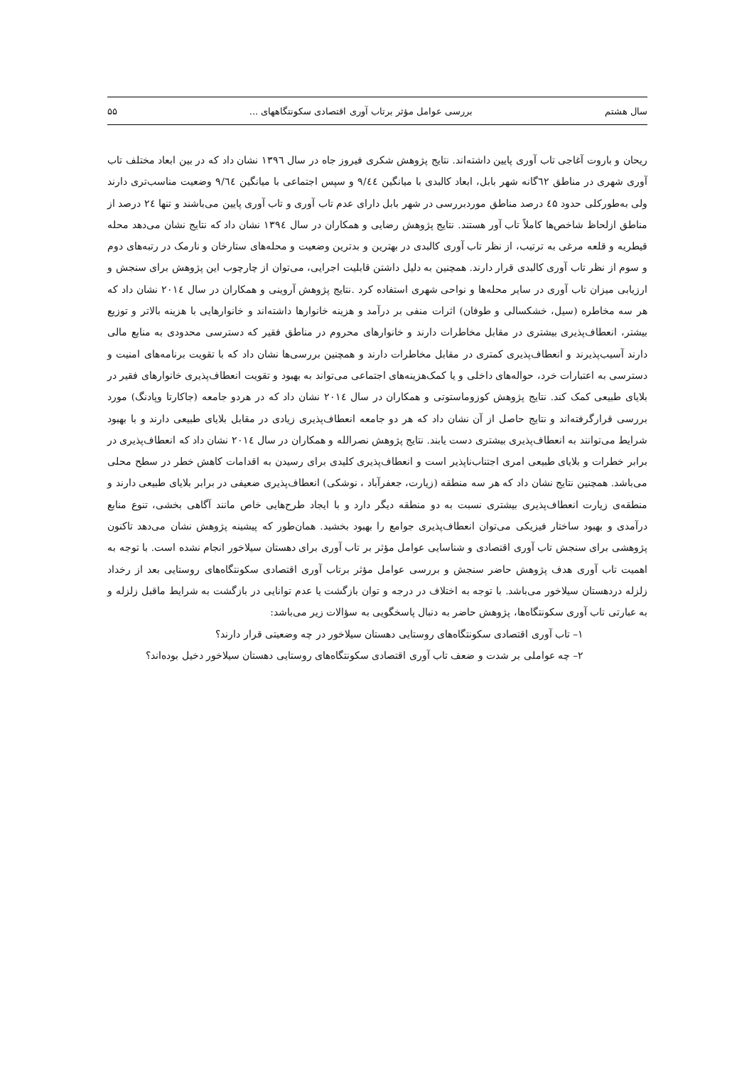سال هشتم بررسی عوامل مؤثر برتاب آوری اقتصادی سکونتگاههای ... ۵۵
ریحان و باروت آغاجی تاب آوری پایین داشته‌اند. نتایج پژوهش شکری فیروز جاه در سال ۱۳۹٦ نشان داد که در بین ابعاد مختلف تاب آوری شهری در مناطق ٦۲گانه شهر بابل، ابعاد کالبدی با میانگین ۹/٤٤ و سپس اجتماعی با میانگین ۹/٦٤ وضعیت مناسب‌تری دارند ولی به‌طورکلی حدود ٤۵ درصد مناطق موردبررسی در شهر بابل دارای عدم تاب آوری و تاب آوری پایین می‌باشند و تنها ۲٤ درصد از مناطق ازلحاظ شاخص‌ها کاملاً تاب آور هستند. نتایج پژوهش رضایی و همکاران در سال ۱۳۹٤ نشان داد که نتایج نشان می‌دهد محله قیطریه و قلعه مرغی به ترتیب، از نظر تاب آوری کالبدی در بهترین و بدترین وضعیت و محله‌های ستارخان و نارمک در رتبه‌های دوم و سوم از نظر تاب آوری کالبدی قرار دارند. همچنین به دلیل داشتن قابلیت اجرایی، می‌توان از چارچوب این پژوهش برای سنجش و ارزیابی میزان تاب آوری در سایر محله‌ها و نواحی شهری استفاده کرد .نتایج پژوهش آروینی و همکاران در سال ۲۰۱٤ نشان داد که هر سه مخاطره (سیل، خشکسالی و طوفان) اثرات منفی بر درآمد و هزینه خانوارها داشته‌اند و خانوارهایی با هزینه بالاتر و توزیع بیشتر، انعطاف‌پذیری بیشتری در مقابل مخاطرات دارند و خانوارهای محروم در مناطق فقیر که دسترسی محدودی به منابع مالی دارند آسیب‌پذیرند و انعطاف‌پذیری کمتری در مقابل مخاطرات دارند و همچنین بررسی‌ها نشان داد که با تقویت برنامه‌های امنیت و دسترسی به اعتبارات خرد، حواله‌های داخلی و یا کمک‌هزینه‌های اجتماعی می‌تواند به بهبود و تقویت انعطاف‌پذیری خانوارهای فقیر در بلایای طبیعی کمک کند. نتایج پژوهش کوزوماستوتی و همکاران در سال ۲۰۱٤ نشان داد که در هردو جامعه (جاکارتا وپادنگ) مورد بررسی قرارگرفته‌اند و نتایج حاصل از آن نشان داد که هر دو جامعه انعطاف‌پذیری زیادی در مقابل بلایای طبیعی دارند و با بهبود شرایط می‌توانند به انعطاف‌پذیری بیشتری دست یابند. نتایج پژوهش نصرالله و همکاران در سال ۲۰۱٤ نشان داد که انعطاف‌پذیری در برابر خطرات و بلایای طبیعی امری اجتناب‌ناپذیر است و انعطاف‌پذیری کلیدی برای رسیدن به اقدامات کاهش خطر در سطح محلی می‌باشد. همچنین نتایج نشان داد که هر سه منطقه (زیارت، جعفرآباد ، نوشکی) انعطاف‌پذیری ضعیفی در برابر بلایای طبیعی دارند و منطقه‌ی زیارت انعطاف‌پذیری بیشتری نسبت به دو منطقه دیگر دارد و با ایجاد طرح‌هایی خاص مانند آگاهی بخشی، تنوع منابع درآمدی و بهبود ساختار فیزیکی می‌توان انعطاف‌پذیری جوامع را بهبود بخشید. همان‌طور که پیشینه پژوهش نشان می‌دهد تاکنون پژوهشی برای سنجش تاب آوری اقتصادی و شناسایی عوامل مؤثر بر تاب آوری برای دهستان سیلاخور انجام نشده است. با توجه به اهمیت تاب آوری هدف پژوهش حاضر سنجش و بررسی عوامل مؤثر برتاب آوری اقتصادی سکونتگاه‌های روستایی بعد از رخداد زلزله دردهستان سیلاخور می‌باشد. با توجه به اختلاف در درجه و توان بازگشت یا عدم توانایی در بازگشت به شرایط ماقبل زلزله و به عبارتی تاب آوری سکونتگاه‌ها، پژوهش حاضر به دنبال پاسخگویی به سؤالات زیر می‌باشد:
۱– تاب آوری اقتصادی سکونتگاه‌های روستایی دهستان سیلاخور در چه وضعیتی قرار دارند؟
۲– چه عواملی بر شدت و ضعف تاب آوری اقتصادی سکونتگاه‌های روستایی دهستان سیلاخور دخیل بوده‌اند؟